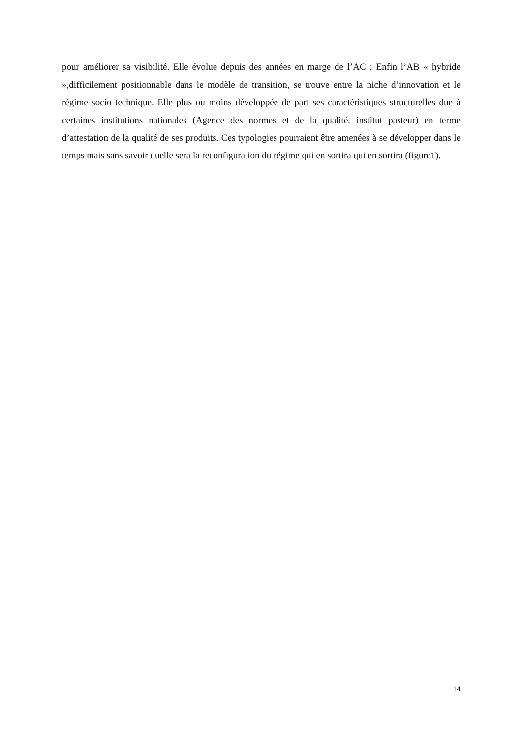pour améliorer sa visibilité. Elle évolue depuis des années en marge de l’AC ; Enfin l’AB « hybride »,difficilement positionnable dans le modèle de transition, se trouve entre la niche d’innovation et le régime socio technique. Elle plus ou moins développée de part ses caractéristiques structurelles due à certaines institutions nationales (Agence des normes et de la qualité, institut pasteur) en terme d’attestation de la qualité de ses produits. Ces typologies pourraient être amenées à se développer dans le temps mais sans savoir quelle sera la reconfiguration du régime qui en sortira qui en sortira (figure1).
14